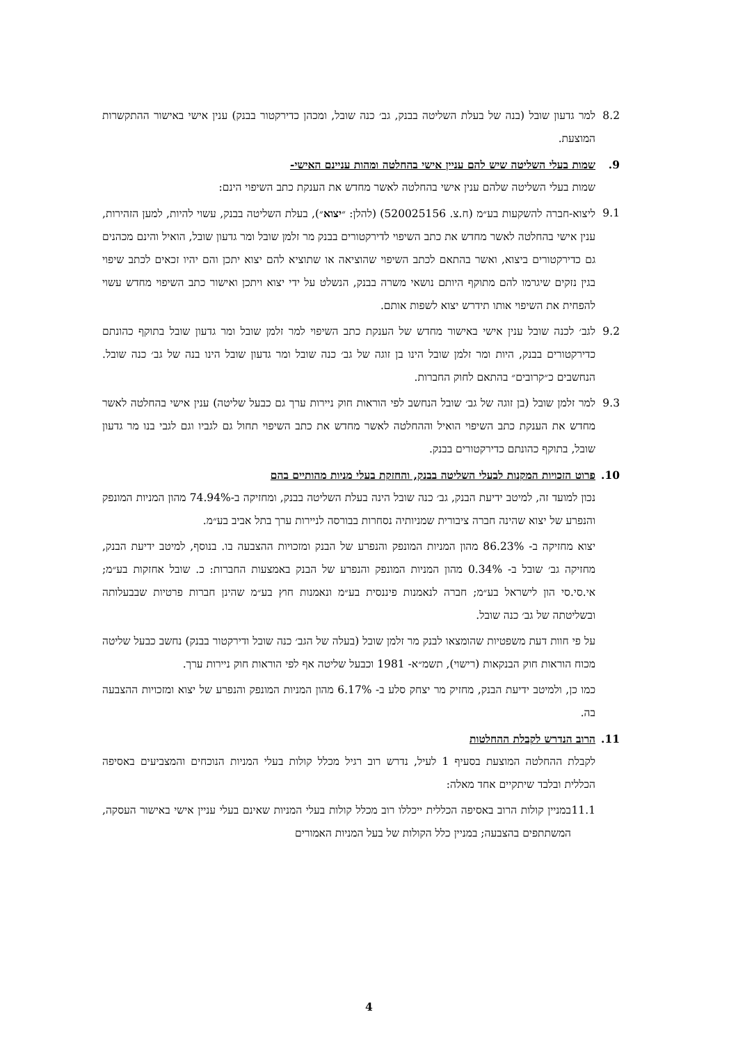8.2 למר גדעון שובל (בנה של בעלת השליטה בבנק, גב׳ כנה שובל, ומכהן כדירקטור בבנק) ענין אישי באישור ההתקשרות המוצעת.
9. שמות בעלי השליטה שיש להם עניין אישי בהחלטה ומהות עניינם האישי-
שמות בעלי השליטה שלהם ענין אישי בהחלטה לאשר מחדש את הענקת כתב השיפוי הינם:
9.1 ליצוא-חברה להשקעות בע״מ (ח.צ. 520025156) (להלן: ״יצוא״), בעלת השליטה בבנק, עשוי להיות, למען הזהירות, ענין אישי בהחלטה לאשר מחדש את כתב השיפוי לדירקטורים בבנק מר זלמן שובל ומר גדעון שובל, הואיל והינם מכהנים גם כדירקטורים ביצוא, ואשר בהתאם לכתב השיפוי שהוציאה או שתוציא להם יצוא יתכן והם יהיו זכאים לכתב שיפוי בגין נזקים שיגרמו להם מתוקף היותם נושאי משרה בבנק, הנשלט על ידי יצוא ויתכן ואישור כתב השיפוי מחדש עשוי להפחית את השיפוי אותו תידרש יצוא לשפות אותם.
9.2 לגב׳ לכנה שובל ענין אישי באישור מחדש של הענקת כתב השיפוי למר זלמן שובל ומר גדעון שובל בתוקף כהונתם כדירקטורים בבנק, היות ומר זלמן שובל הינו בן זוגה של גב׳ כנה שובל ומר גדעון שובל הינו בנה של גב׳ כנה שובל. הנחשבים כ״קרובים״ בהתאם לחוק החברות.
9.3 למר זלמן שובל (בן זוגה של גב׳ שובל הנחשב לפי הוראות חוק ניירות ערך גם כבעל שליטה) ענין אישי בהחלטה לאשר מחדש את הענקת כתב השיפוי הואיל וההחלטה לאשר מחדש את כתב השיפוי תחול גם לגביו וגם לגבי בנו מר גדעון שובל, בתוקף כהונתם כדירקטורים בבנק.
10. פרוט הזכויות המקנות לבעלי השליטה בבנק, והחזקת בעלי מניות מהותיים בהם
נכון למועד זה, למיטב ידיעת הבנק, גב׳ כנה שובל הינה בעלת השליטה בבנק, ומחזיקה ב-74.94% מהון המניות המונפק והנפרע של יצוא שהינה חברה ציבורית שמניותיה נסחרות בבורסה לניירות ערך בתל אביב בע״מ.
יצוא מחזיקה ב- 86.23% מהון המניות המונפק והנפרע של הבנק ומזכויות ההצבעה בו. בנוסף, למיטב ידיעת הבנק, מחזיקה גב׳ שובל ב- 0.34% מהון המניות המונפק והנפרע של הבנק באמצעות החברות: כ. שובל אחזקות בע״מ; אי.סי.סי הון לישראל בע״מ; חברה לנאמנות פיננסית בע״מ ונאמנות חוץ בע״מ שהינן חברות פרטיות שבבעלותה ובשליטתה של גב׳ כנה שובל.
על פי חוות דעת משפטיות שהומצאו לבנק מר זלמן שובל (בעלה של הגב׳ כנה שובל ודירקטור בבנק) נחשב כבעל שליטה מכוח הוראות חוק הבנקאות (רישוי), תשמ״א- 1981 וכבעל שליטה אף לפי הוראות חוק ניירות ערך.
כמו כן, ולמיטב ידיעת הבנק, מחזיק מר יצחק סלע ב- 6.17% מהון המניות המונפק והנפרע של יצוא ומזכויות ההצבעה בה.
11. הרוב הנדרש לקבלת ההחלטות
לקבלת ההחלטה המוצעת בסעיף 1 לעיל, נדרש רוב רגיל מכלל קולות בעלי המניות הנוכחים והמצביעים באסיפה הכללית ובלבד שיתקיים אחד מאלה:
11.1 במניין קולות הרוב באסיפה הכללית ייכללו רוב מכלל קולות בעלי המניות שאינם בעלי עניין אישי באישור העסקה, המשתתפים בהצבעה; במניין כלל הקולות של בעל המניות האמורים
4